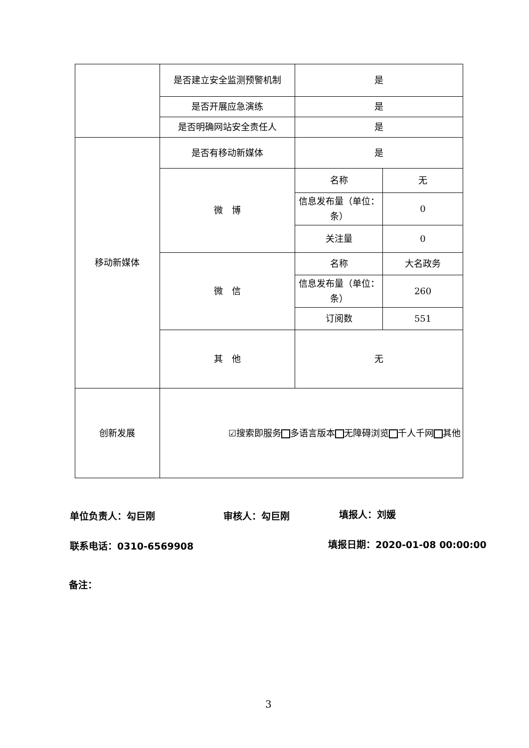| | 是否建立安全监测预警机制 | 是 | |
| | 是否开展应急演练 | 是 | |
| | 是否明确网站安全责任人 | 是 | |
| 移动新媒体 | 是否有移动新媒体 | 是 | |
| | 微 博 | 名称 | 无 |
| | | 信息发布量（单位：条） | 0 |
| | | 关注量 | 0 |
| | 微 信 | 名称 | 大名政务 |
| | | 信息发布量（单位：条） | 260 |
| | | 订阅数 | 551 |
| | 其 他 | 无 | |
| 创新发展 | ☑搜索即服务 多语言版本 无障碍浏览 千人千网 其他 | | |
单位负责人：勾巨刚 审核人：勾巨刚 填报人：刘媛
联系电话：0310-6569908 填报日期：2020-01-08 00:00:00
备注：
3